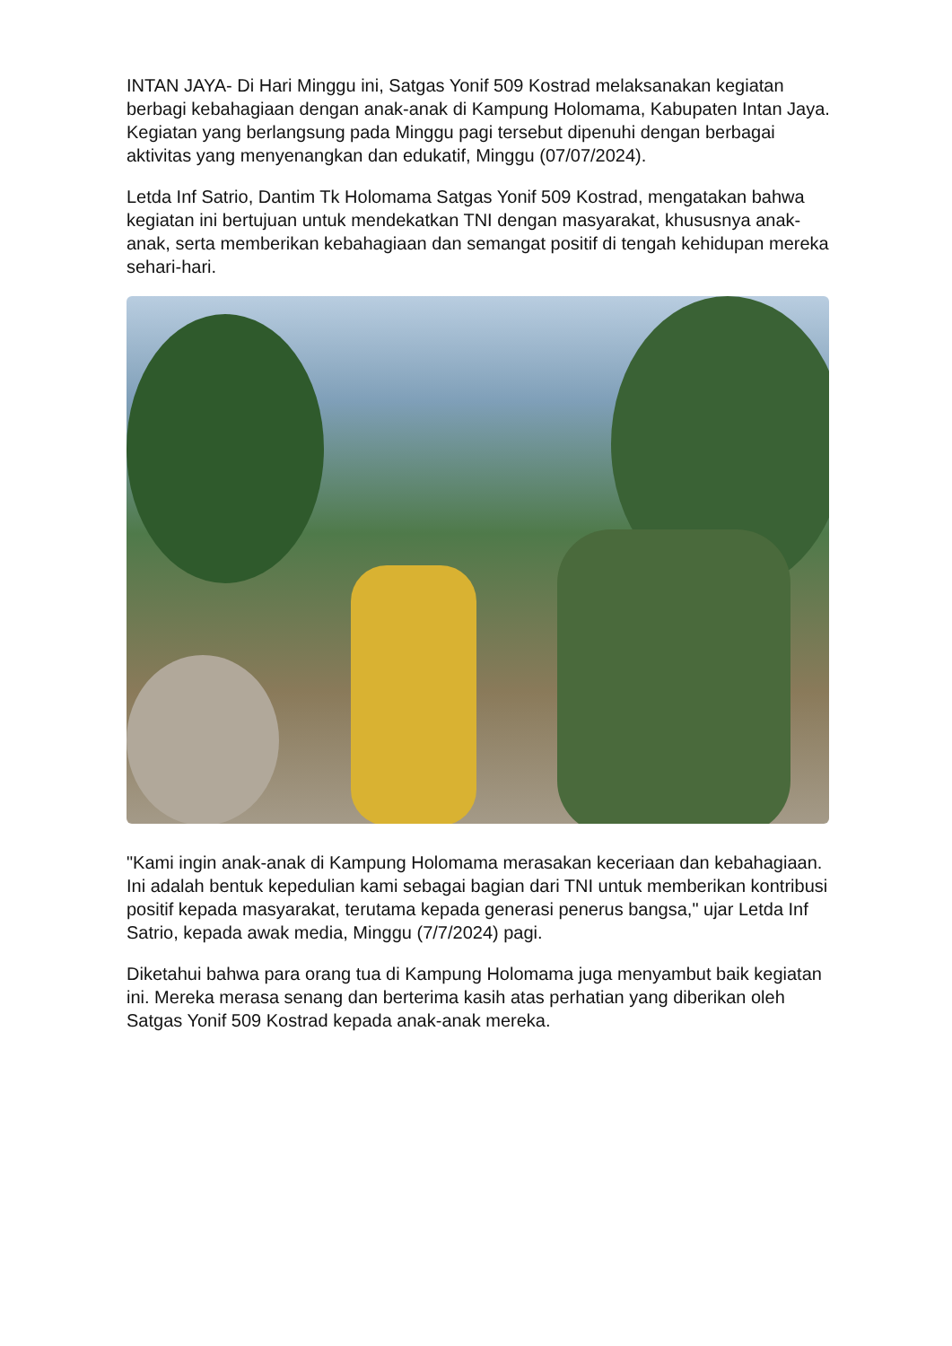INTAN JAYA- Di Hari Minggu ini, Satgas Yonif 509 Kostrad melaksanakan kegiatan berbagi kebahagiaan dengan anak-anak di Kampung Holomama, Kabupaten Intan Jaya. Kegiatan yang berlangsung pada Minggu pagi tersebut dipenuhi dengan berbagai aktivitas yang menyenangkan dan edukatif, Minggu (07/07/2024).
Letda Inf Satrio, Dantim Tk Holomama Satgas Yonif 509 Kostrad, mengatakan bahwa kegiatan ini bertujuan untuk mendekatkan TNI dengan masyarakat, khususnya anak-anak, serta memberikan kebahagiaan dan semangat positif di tengah kehidupan mereka sehari-hari.
"Kami ingin anak-anak di Kampung Holomama merasakan keceriaan dan kebahagiaan. Ini adalah bentuk kepedulian kami sebagai bagian dari TNI untuk memberikan kontribusi positif kepada masyarakat, terutama kepada generasi penerus bangsa," ujar Letda Inf Satrio, kepada awak media, Minggu (7/7/2024) pagi.
Diketahui bahwa para orang tua di Kampung Holomama juga menyambut baik kegiatan ini. Mereka merasa senang dan berterima kasih atas perhatian yang diberikan oleh Satgas Yonif 509 Kostrad kepada anak-anak mereka.